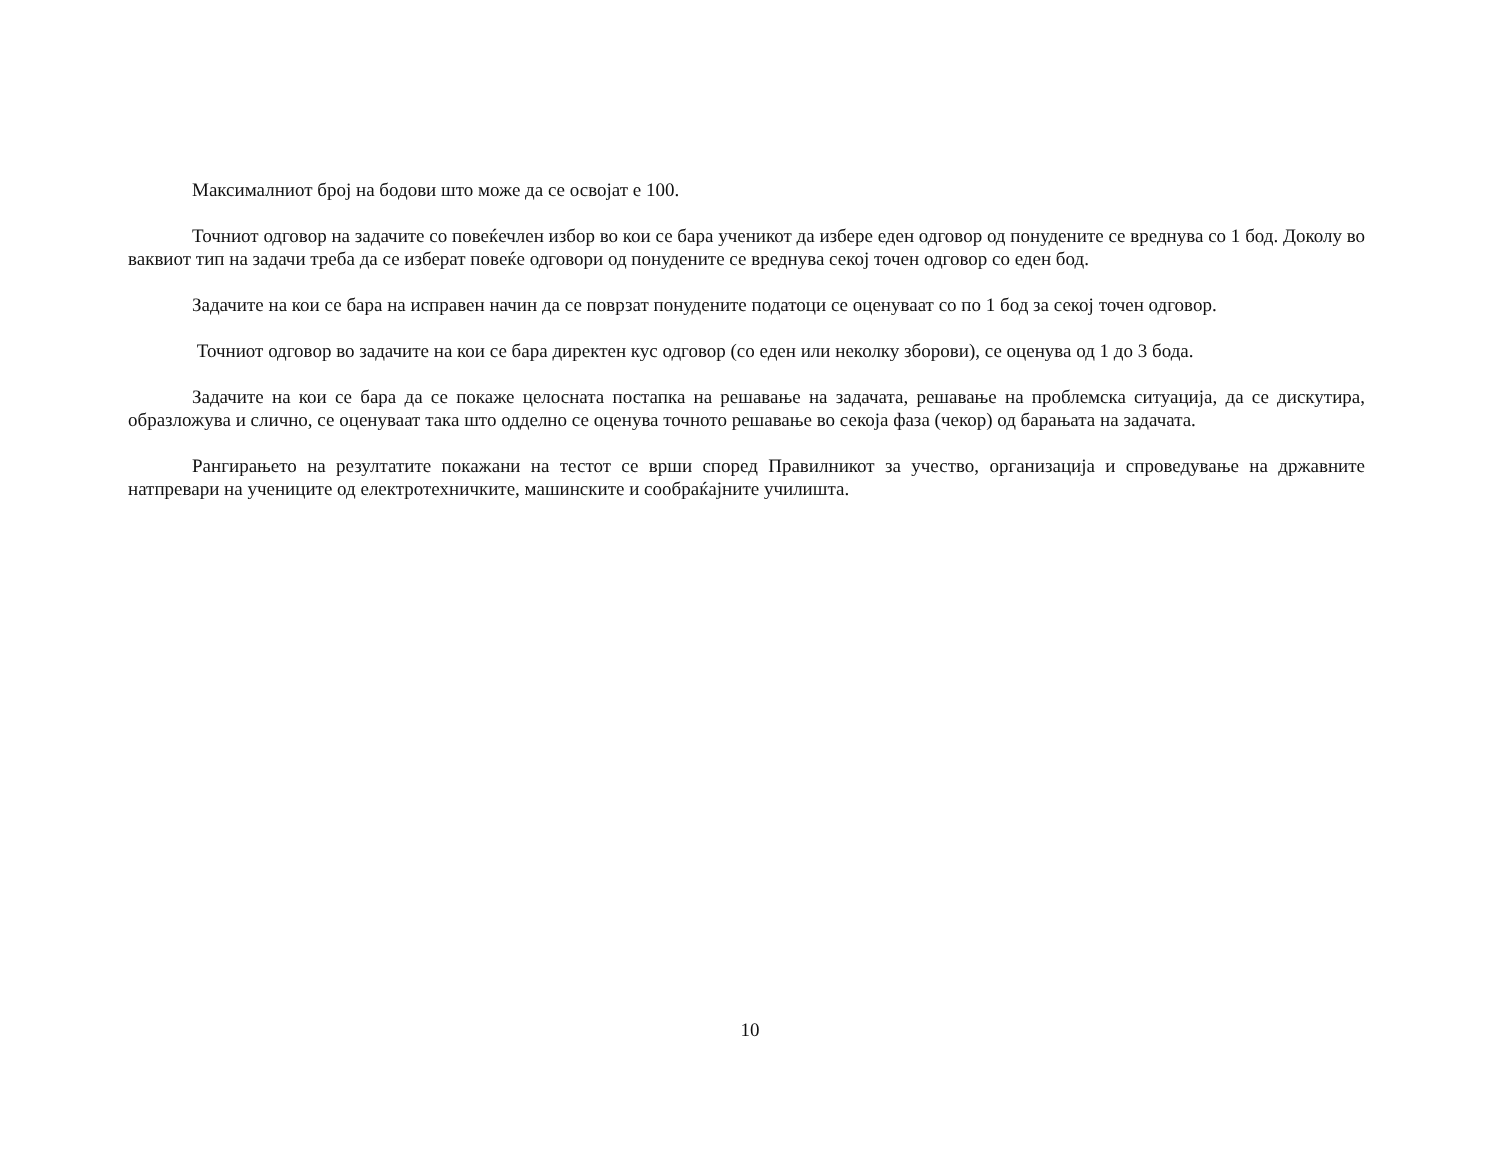Максималниот број на бодови што може да се освојат е 100.
Точниот одговор на задачите со повеќечлен избор во кои се бара ученикот да избере еден одговор од понудените се вреднува со 1 бод. Доколу во ваквиот тип на задачи треба да се изберат повеќе одговори од понудените се вреднува секој точен одговор со еден бод.
Задачите на кои се бара на исправен начин да се поврзат понудените податоци се оценуваат со по 1 бод за секој точен одговор.
Точниот одговор во задачите на кои се бара директен кус одговор (со еден или неколку зборови), се оценува од 1 до 3 бода.
Задачите на кои се бара да се покаже целосната постапка на решавање на задачата, решавање на проблемска ситуација, да се дискутира, образложува и слично, се оценуваат така што одделно се оценува точното решавање во секоја фаза (чекор) од барањата на задачата.
Рангирањето на резултатите покажани на тестот се врши според Правилникот за учество, организација и спроведување на државните натпревари на учениците од електротехничките, машинските и сообраќајните училишта.
10